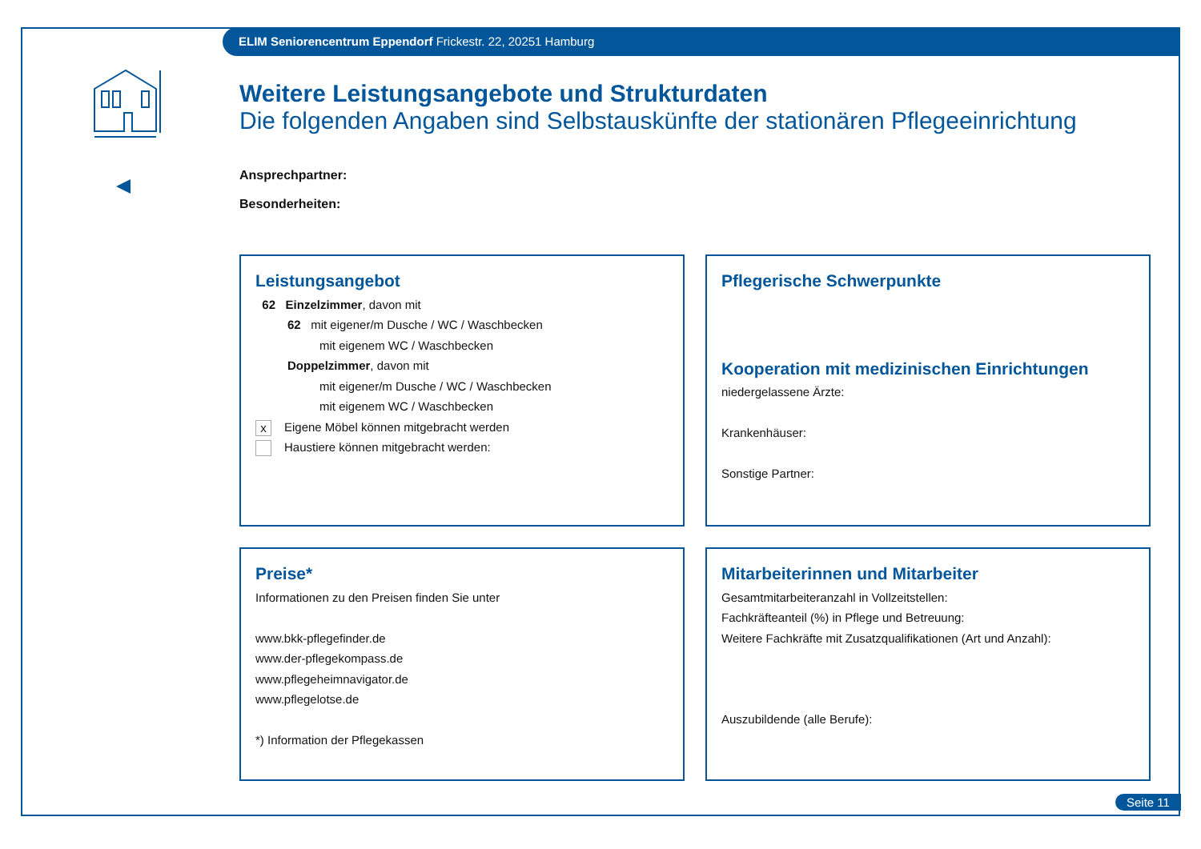ELIM Seniorencentrum Eppendorf Frickestr. 22, 20251 Hamburg
Weitere Leistungsangebote und Strukturdaten
Die folgenden Angaben sind Selbstauskünfte der stationären Pflegeeinrichtung
Ansprechpartner:
Besonderheiten:
Leistungsangebot
62 Einzelzimmer, davon mit
62 mit eigener/m Dusche / WC / Waschbecken
mit eigenem WC / Waschbecken
Doppelzimmer, davon mit
mit eigener/m Dusche / WC / Waschbecken
mit eigenem WC / Waschbecken
x Eigene Möbel können mitgebracht werden
Haustiere können mitgebracht werden:
Pflegerische Schwerpunkte
Kooperation mit medizinischen Einrichtungen
niedergelassene Ärzte:
Krankenhäuser:
Sonstige Partner:
Preise*
Informationen zu den Preisen finden Sie unter
www.bkk-pflegefinder.de
www.der-pflegekompass.de
www.pflegeheimnavigator.de
www.pflegelotse.de
*) Information der Pflegekassen
Mitarbeiterinnen und Mitarbeiter
Gesamtmitarbeiteranzahl in Vollzeitstellen:
Fachkräfteanteil (%) in Pflege und Betreuung:
Weitere Fachkräfte mit Zusatzqualifikationen (Art und Anzahl):
Auszubildende (alle Berufe):
Seite 11